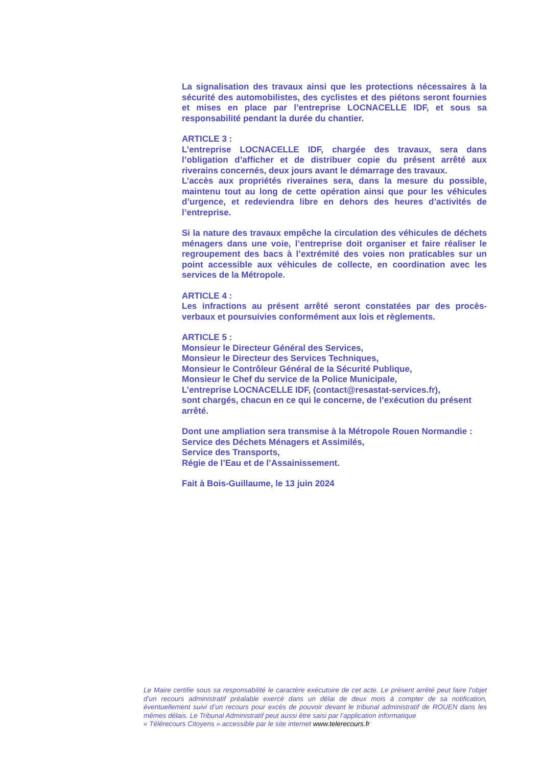La signalisation des travaux ainsi que les protections nécessaires à la sécurité des automobilistes, des cyclistes et des piétons seront fournies et mises en place par l’entreprise LOCNACELLE IDF, et sous sa responsabilité pendant la durée du chantier.
ARTICLE 3 :
L’entreprise LOCNACELLE IDF, chargée des travaux, sera dans l’obligation d’afficher et de distribuer copie du présent arrêté aux riverains concernés, deux jours avant le démarrage des travaux.
L’accès aux propriétés riveraines sera, dans la mesure du possible, maintenu tout au long de cette opération ainsi que pour les véhicules d’urgence, et redeviendra libre en dehors des heures d’activités de l’entreprise.
Si la nature des travaux empêche la circulation des véhicules de déchets ménagers dans une voie, l’entreprise doit organiser et faire réaliser le regroupement des bacs à l’extrémité des voies non praticables sur un point accessible aux véhicules de collecte, en coordination avec les services de la Métropole.
ARTICLE 4 :
Les infractions au présent arrêté seront constatées par des procès-verbaux et poursuivies conformément aux lois et règlements.
ARTICLE 5 :
Monsieur le Directeur Général des Services,
Monsieur le Directeur des Services Techniques,
Monsieur le Contrôleur Général de la Sécurité Publique,
Monsieur le Chef du service de la Police Municipale,
L’entreprise LOCNACELLE IDF, (contact@resastat-services.fr),
sont chargés, chacun en ce qui le concerne, de l’exécution du présent arrêté.
Dont une ampliation sera transmise à la Métropole Rouen Normandie :
Service des Déchets Ménagers et Assimilés,
Service des Transports,
Régie de l’Eau et de l’Assainissement.
Fait à Bois-Guillaume, le 13 juin 2024
Le Maire certifie sous sa responsabilité le caractère exécutoire de cet acte. Le présent arrêté peut faire l’objet d’un recours administratif préalable exercé dans un délai de deux mois à compter de sa notification, éventuellement suivi d’un recours pour excès de pouvoir devant le tribunal administratif de ROUEN dans les mêmes délais. Le Tribunal Administratif peut aussi être saisi par l’application informatique
« Télérecours Citoyens » accessible par le site internet www.telerecours.fr